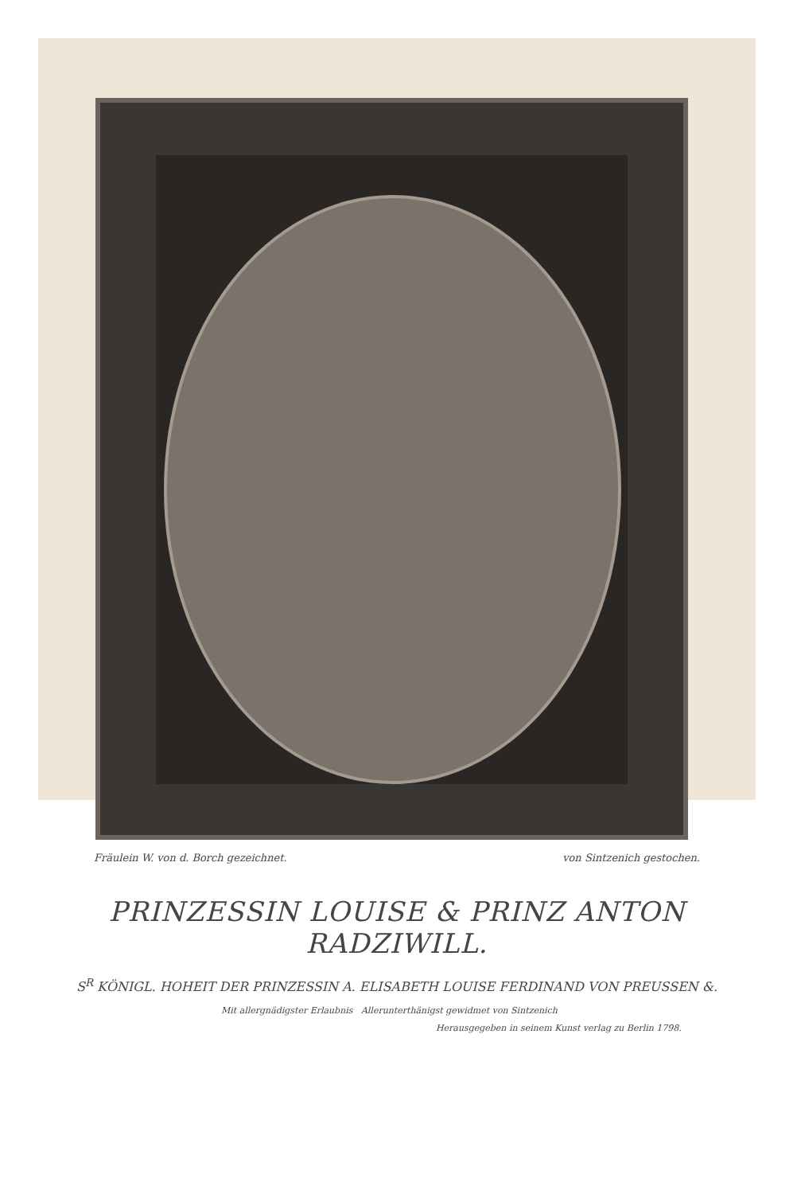Fräulein W. von d. Borch gezeichnet. von Sintzenich gestochen.
PRINZESSIN LOUISE & PRINZ ANTON RADZIWILL.
S<sup>R</sup> KÖNIGL. HOHEIT DER PRINZESSIN A. ELISABETH LOUISE FERDINAND VON PREUSSEN &.
Mit allergnädigster Erlaubnis Allerunterthänigst gewidmet von Sintzenich
Herausgegeben in seinem Kunst verlag zu Berlin 1798.